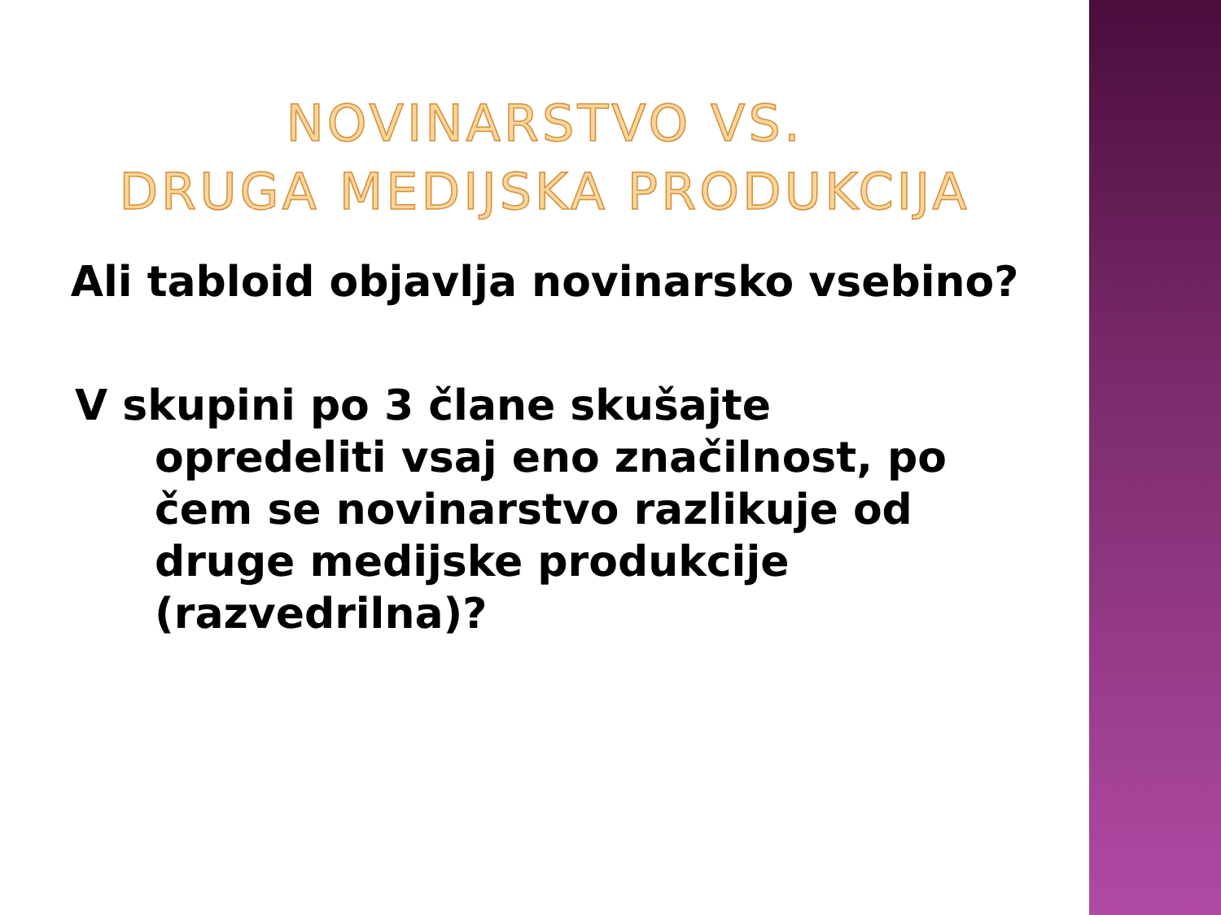NOVINARSTVO VS.
DRUGA MEDIJSKA PRODUKCIJA
Ali tabloid objavlja novinarsko vsebino?
V skupini po 3 člane skušajte opredeliti vsaj eno značilnost, po čem se novinarstvo razlikuje od druge medijske produkcije (razvedrilna)?